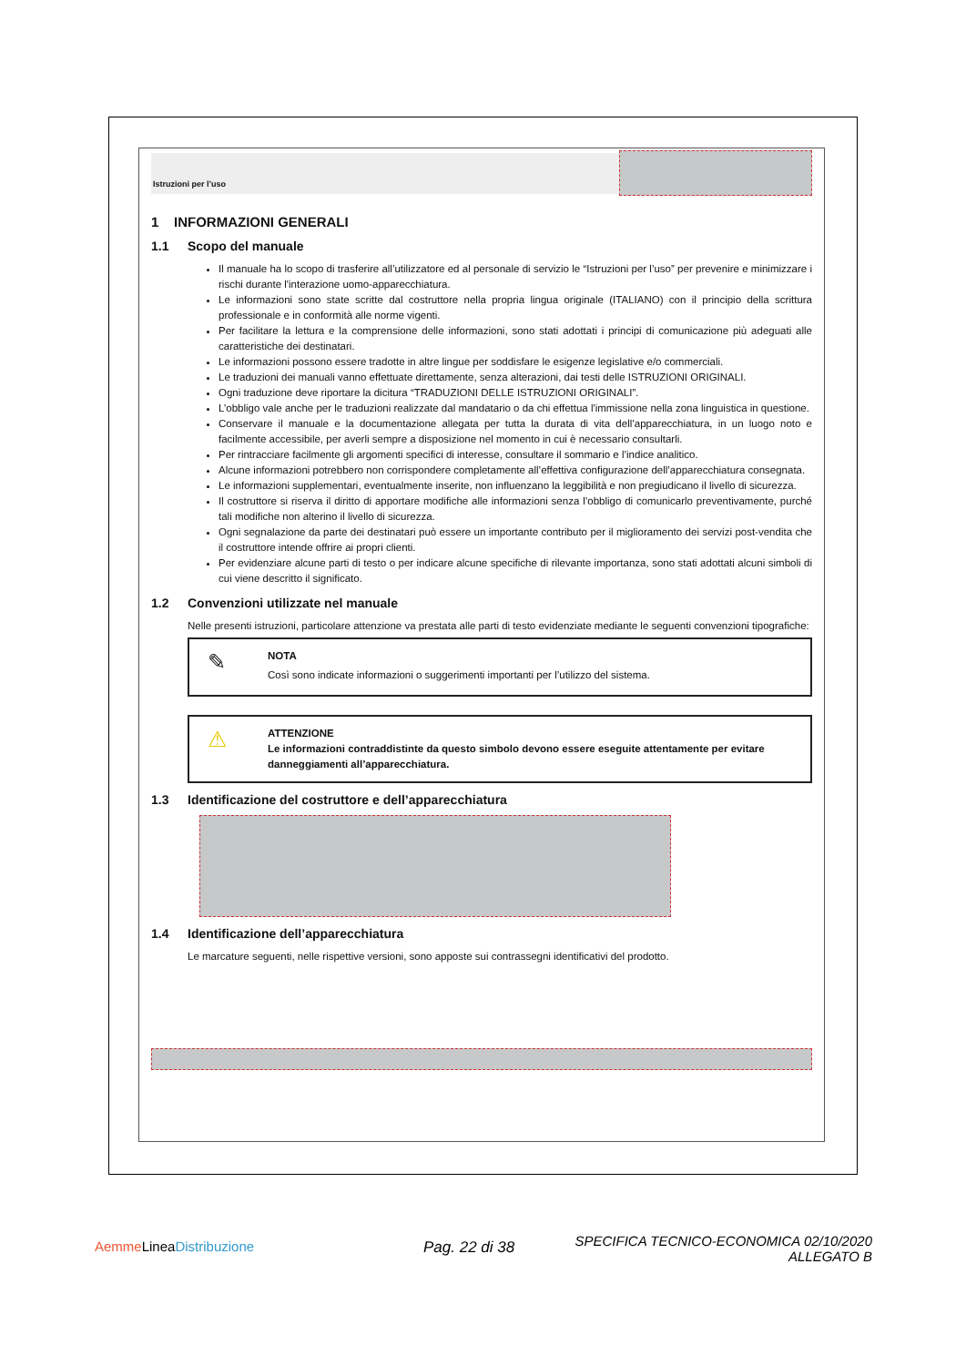Istruzioni per l’uso
1 INFORMAZIONI GENERALI
1.1 Scopo del manuale
Il manuale ha lo scopo di trasferire all’utilizzatore ed al personale di servizio le “Istruzioni per l’uso” per prevenire e minimizzare i rischi durante l'interazione uomo-apparecchiatura.
Le informazioni sono state scritte dal costruttore nella propria lingua originale (ITALIANO) con il principio della scrittura professionale e in conformità alle norme vigenti.
Per facilitare la lettura e la comprensione delle informazioni, sono stati adottati i principi di comunicazione più adeguati alle caratteristiche dei destinatari.
Le informazioni possono essere tradotte in altre lingue per soddisfare le esigenze legislative e/o commerciali.
Le traduzioni dei manuali vanno effettuate direttamente, senza alterazioni, dai testi delle ISTRUZIONI ORIGINALI.
Ogni traduzione deve riportare la dicitura “TRADUZIONI DELLE ISTRUZIONI ORIGINALI”.
L’obbligo vale anche per le traduzioni realizzate dal mandatario o da chi effettua l'immissione nella zona linguistica in questione.
Conservare il manuale e la documentazione allegata per tutta la durata di vita dell’apparecchiatura, in un luogo noto e facilmente accessibile, per averli sempre a disposizione nel momento in cui è necessario consultarli.
Per rintracciare facilmente gli argomenti specifici di interesse, consultare il sommario e l’indice analitico.
Alcune informazioni potrebbero non corrispondere completamente all’effettiva configurazione dell’apparecchiatura consegnata.
Le informazioni supplementari, eventualmente inserite, non influenzano la leggibilità e non pregiudicano il livello di sicurezza.
Il costruttore si riserva il diritto di apportare modifiche alle informazioni senza l’obbligo di comunicarlo preventivamente, purché tali modifiche non alterino il livello di sicurezza.
Ogni segnalazione da parte dei destinatari può essere un importante contributo per il miglioramento dei servizi post-vendita che il costruttore intende offrire ai propri clienti.
Per evidenziare alcune parti di testo o per indicare alcune specifiche di rilevante importanza, sono stati adottati alcuni simboli di cui viene descritto il significato.
1.2 Convenzioni utilizzate nel manuale
Nelle presenti istruzioni, particolare attenzione va prestata alle parti di testo evidenziate mediante le seguenti convenzioni tipografiche:
✎ NOTA
Così sono indicate informazioni o suggerimenti importanti per l’utilizzo del sistema.
⚠ ATTENZIONE
Le informazioni contraddistinte da questo simbolo devono essere eseguite attentamente per evitare danneggiamenti all’apparecchiatura.
1.3 Identificazione del costruttore e dell’apparecchiatura
1.4 Identificazione dell’apparecchiatura
Le marcature seguenti, nelle rispettive versioni, sono apposte sui contrassegni identificativi del prodotto.
Aemme LineaDistribuzione Pag. 22 di 38
SPECIFICA TECNICO-ECONOMICA 02/10/2020
ALLEGATO B